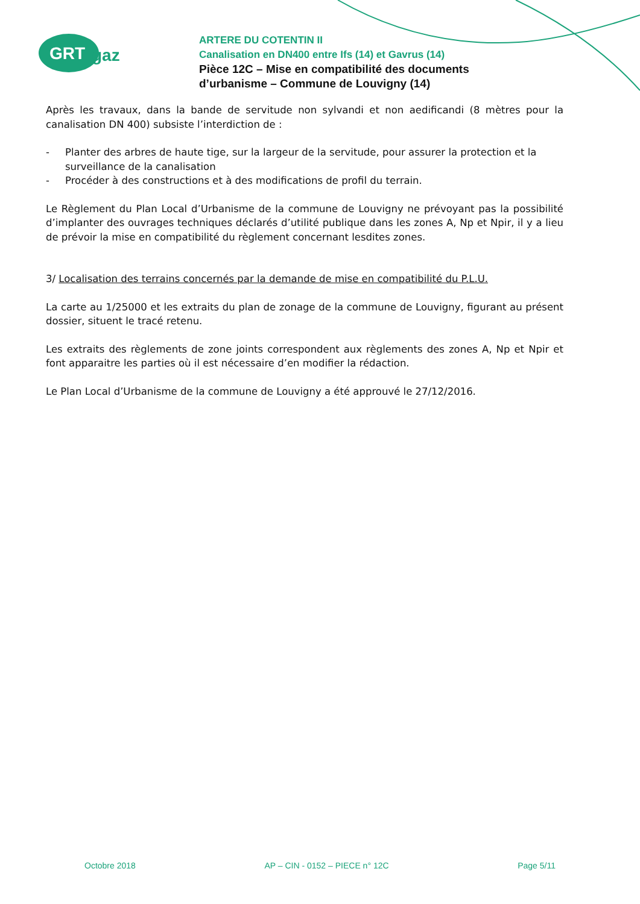GRT
gaz
ARTERE DU COTENTIN II
Canalisation en DN400 entre Ifs (14) et Gavrus (14)
Pièce 12C – Mise en compatibilité des documents
d’urbanisme – Commune de Louvigny (14)
Après les travaux, dans la bande de servitude non sylvandi et non aedificandi (8 mètres pour la canalisation DN 400) subsiste l’interdiction de :
- Planter des arbres de haute tige, sur la largeur de la servitude, pour assurer la protection et la surveillance de la canalisation
- Procéder à des constructions et à des modifications de profil du terrain.
Le Règlement du Plan Local d’Urbanisme de la commune de Louvigny ne prévoyant pas la possibilité d’implanter des ouvrages techniques déclarés d’utilité publique dans les zones A, Np et Npir, il y a lieu de prévoir la mise en compatibilité du règlement concernant lesdites zones.
3/ Localisation des terrains concernés par la demande de mise en compatibilité du P.L.U.
La carte au 1/25000 et les extraits du plan de zonage de la commune de Louvigny, figurant au présent dossier, situent le tracé retenu.
Les extraits des règlements de zone joints correspondent aux règlements des zones A, Np et Npir et font apparaitre les parties où il est nécessaire d’en modifier la rédaction.
Le Plan Local d’Urbanisme de la commune de Louvigny a été approuvé le 27/12/2016.
Octobre 2018 AP – CIN - 0152 – PIECE n° 12C Page 5/11